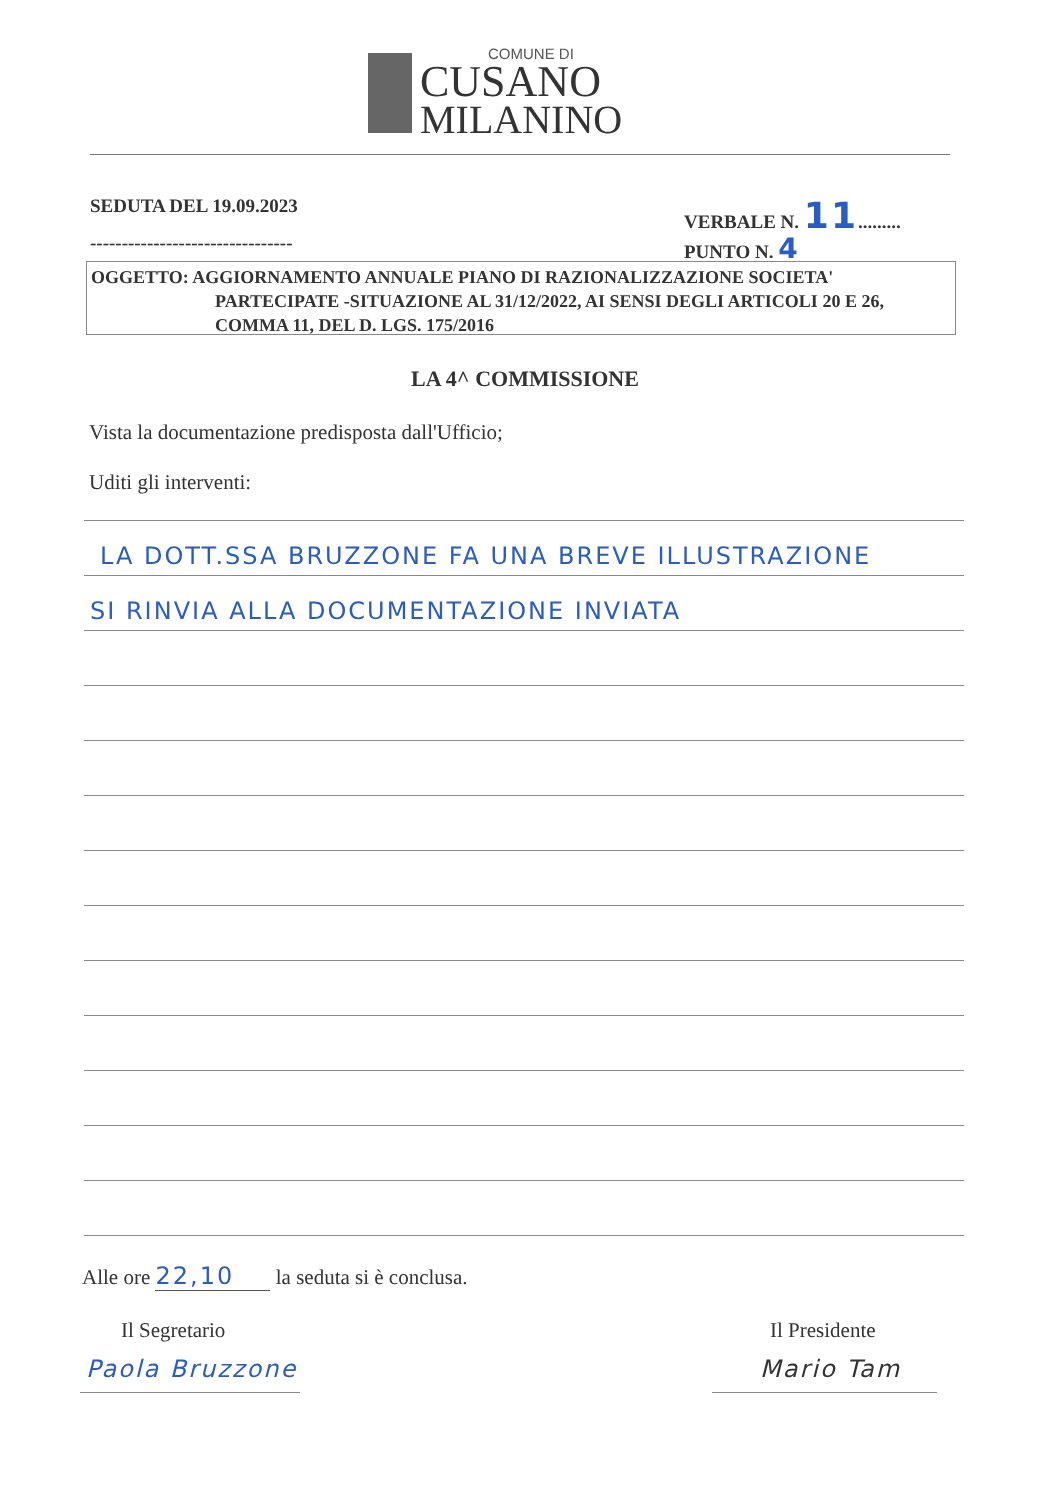COMUNE DI
CUSANO
MILANINO
SEDUTA DEL 19.09.2023 VERBALE N. 11.........
--------------------------------
PUNTO N. 4
OGGETTO: AGGIORNAMENTO ANNUALE PIANO DI RAZIONALIZZAZIONE SOCIETA'
PARTECIPATE -SITUAZIONE AL 31/12/2022, AI SENSI DEGLI ARTICOLI 20 E 26,
COMMA 11, DEL D. LGS. 175/2016
LA 4^ COMMISSIONE
Vista la documentazione predisposta dall'Ufficio;
Uditi gli interventi:
LA DOTT.SSA BRUZZONE FA UNA BREVE ILLUSTRAZIONE
SI RINVIA ALLA DOCUMENTAZIONE INVIATA
Alle ore 22,10 la seduta si è conclusa.
Il Segretario Il Presidente
Paola Bruzzone Mario Tam